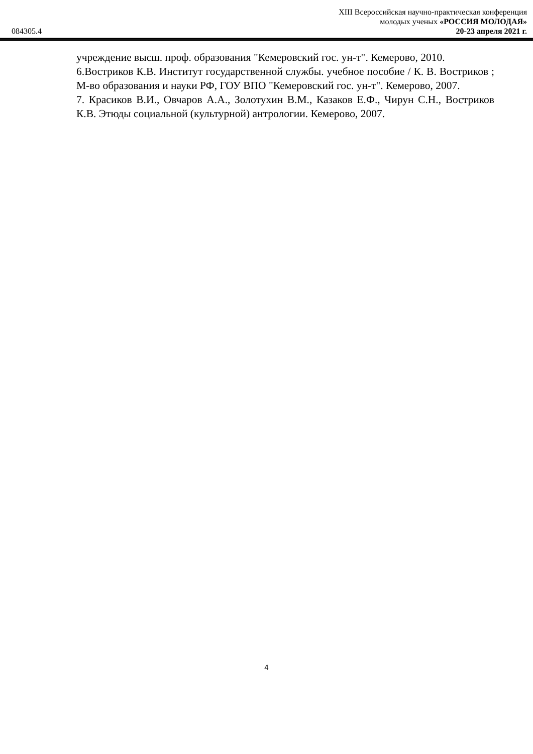084305.4
XIII Всероссийская научно-практическая конференция
молодых ученых «РОССИЯ МОЛОДАЯ»
20-23 апреля 2021 г.
учреждение высш. проф. образования "Кемеровский гос. ун-т". Кемерово, 2010.
6.Востриков К.В. Институт государственной службы. учебное пособие / К. В. Востриков ; М-во образования и науки РФ, ГОУ ВПО "Кемеровский гос. ун-т". Кемерово, 2007.
7. Красиков В.И., Овчаров А.А., Золотухин В.М., Казаков Е.Ф., Чирун С.Н., Востриков К.В. Этюды социальной (культурной) антрологии. Кемерово, 2007.
4